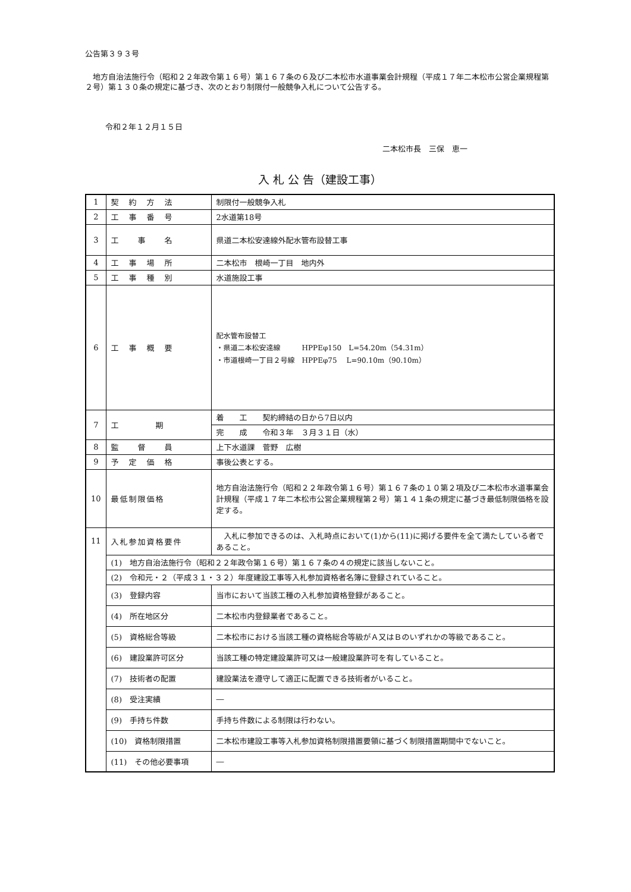公告第３９３号
地方自治法施行令（昭和２２年政令第１６号）第１６７条の６及び二本松市水道事業会計規程（平成１７年二本松市公営企業規程第２号）第１３０条の規定に基づき、次のとおり制限付一般競争入札について公告する。
令和２年１２月１５日
二本松市長　三保　恵一
入 札 公 告（建設工事）
| 1 | 契 約 方 法 | 制限付一般競争入札 |
| 2 | 工 事 番 号 | 2水道第18号 |
| 3 | 工 事 名 | 県道二本松安達線外配水管布設替工事 |
| 4 | 工 事 場 所 | 二本松市 根崎一丁目 地内外 |
| 5 | 工 事 種 別 | 水道施設工事 |
| 6 | 工 事 概 要 | 配水管布設替工 ・県道二本松安達線 HPPEφ150 L=54.20m（54.31m） ・市道根崎一丁目２号線 HPPEφ75 L=90.10m（90.10m） |
| 7 | 工 期 | 着 工 契約締結の日から7日以内 |
| | | 完 成 令和３年 ３月３１日（水） |
| 8 | 監 督 員 | 上下水道課 菅野 広樹 |
| 9 | 予 定 価 格 | 事後公表とする。 |
| 10 | 最低制限価格 | 地方自治法施行令（昭和２２年政令第１６号）第１６７条の１０第２項及び二本松市水道事業会計規程（平成１７年二本松市公営企業規程第２号）第１４１条の規定に基づき最低制限価格を設定する。 |
| 11 | 入札参加資格要件 | 入札に参加できるのは、入札時点において(1)から(11)に掲げる要件を全て満たしている者であること。 |
| | (1) 地方自治法施行令（昭和２２年政令第１６号）第１６７条の４の規定に該当しないこと。 | |
| | (2) 令和元・２（平成３１・３２）年度建設工事等入札参加資格者名簿に登録されていること。 | |
| | (3) 登録内容 | 当市において当該工種の入札参加資格登録があること。 |
| | (4) 所在地区分 | 二本松市内登録業者であること。 |
| | (5) 資格総合等級 | 二本松市における当該工種の資格総合等級がＡ又はＢのいずれかの等級であること。 |
| | (6) 建設業許可区分 | 当該工種の特定建設業許可又は一般建設業許可を有していること。 |
| | (7) 技術者の配置 | 建設業法を遵守して適正に配置できる技術者がいること。 |
| | (8) 受注実績 | ― |
| | (9) 手持ち件数 | 手持ち件数による制限は行わない。 |
| | (10) 資格制限措置 | 二本松市建設工事等入札参加資格制限措置要領に基づく制限措置期間中でないこと。 |
| | (11) その他必要事項 | ― |